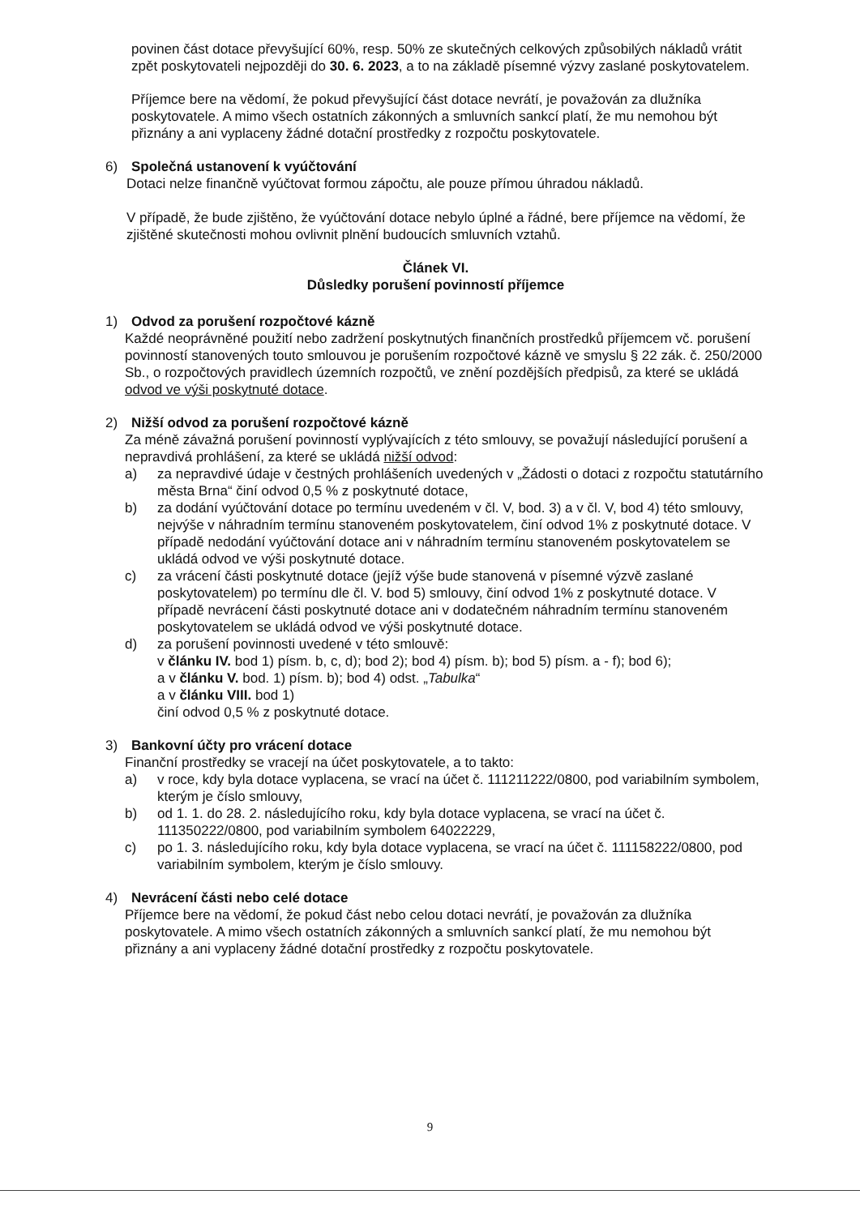povinen část dotace převyšující 60%, resp. 50% ze skutečných celkových způsobilých nákladů vrátit zpět poskytovateli nejpozději do 30. 6. 2023, a to na základě písemné výzvy zaslané poskytovatelem.
Příjemce bere na vědomí, že pokud převyšující část dotace nevrátí, je považován za dlužníka poskytovatele. A mimo všech ostatních zákonných a smluvních sankcí platí, že mu nemohou být přiznány a ani vyplaceny žádné dotační prostředky z rozpočtu poskytovatele.
6) Společná ustanovení k vyúčtování
Dotaci nelze finančně vyúčtovat formou zápočtu, ale pouze přímou úhradou nákladů.
V případě, že bude zjištěno, že vyúčtování dotace nebylo úplné a řádné, bere příjemce na vědomí, že zjištěné skutečnosti mohou ovlivnit plnění budoucích smluvních vztahů.
Článek VI.
Důsledky porušení povinností příjemce
1) Odvod za porušení rozpočtové kázně
Každé neoprávněné použití nebo zadržení poskytnutých finančních prostředků příjemcem vč. porušení povinností stanovených touto smlouvou je porušením rozpočtové kázně ve smyslu § 22 zák. č. 250/2000 Sb., o rozpočtových pravidlech územních rozpočtů, ve znění pozdějších předpisů, za které se ukládá odvod ve výši poskytnuté dotace.
2) Nižší odvod za porušení rozpočtové kázně
Za méně závažná porušení povinností vyplývajících z této smlouvy, se považují následující porušení a nepravdivá prohlášení, za které se ukládá nižší odvod:
a) za nepravdivé údaje v čestných prohlášeních uvedených v „Žádosti o dotaci z rozpočtu statutárního města Brna“ činí odvod 0,5 % z poskytnuté dotace,
b) za dodání vyúčtování dotace po termínu uvedeném v čl. V, bod. 3) a v čl. V, bod 4) této smlouvy, nejvýše v náhradním termínu stanoveném poskytovatelem, činí odvod 1% z poskytnuté dotace. V případě nedodání vyúčtování dotace ani v náhradním termínu stanoveném poskytovatelem se ukládá odvod ve výši poskytnuté dotace.
c) za vrácení části poskytnuté dotace (jejíž výše bude stanovená v písemné výzvě zaslané poskytovatelem) po termínu dle čl. V. bod 5) smlouvy, činí odvod 1% z poskytnuté dotace. V případě nevrácení části poskytnuté dotace ani v dodatečném náhradním termínu stanoveném poskytovatelem se ukládá odvod ve výši poskytnuté dotace.
d) za porušení povinnosti uvedené v této smlouvě:
v článku IV. bod 1) písm. b, c, d); bod 2); bod 4) písm. b); bod 5) písm. a - f); bod 6);
a v článku V. bod. 1) písm. b); bod 4) odst. „Tabulka“
a v článku VIII. bod 1)
činí odvod 0,5 % z poskytnuté dotace.
3) Bankovní účty pro vrácení dotace
Finanční prostředky se vracejí na účet poskytovatele, a to takto:
a) v roce, kdy byla dotace vyplacena, se vrací na účet č. 111211222/0800, pod variabilním symbolem, kterým je číslo smlouvy,
b) od 1. 1. do 28. 2. následujícího roku, kdy byla dotace vyplacena, se vrací na účet č. 111350222/0800, pod variabilním symbolem 64022229,
c) po 1. 3. následujícího roku, kdy byla dotace vyplacena, se vrací na účet č. 111158222/0800, pod variabilním symbolem, kterým je číslo smlouvy.
4) Nevrácení části nebo celé dotace
Příjemce bere na vědomí, že pokud část nebo celou dotaci nevrátí, je považován za dlužníka poskytovatele. A mimo všech ostatních zákonných a smluvních sankcí platí, že mu nemohou být přiznány a ani vyplaceny žádné dotační prostředky z rozpočtu poskytovatele.
9